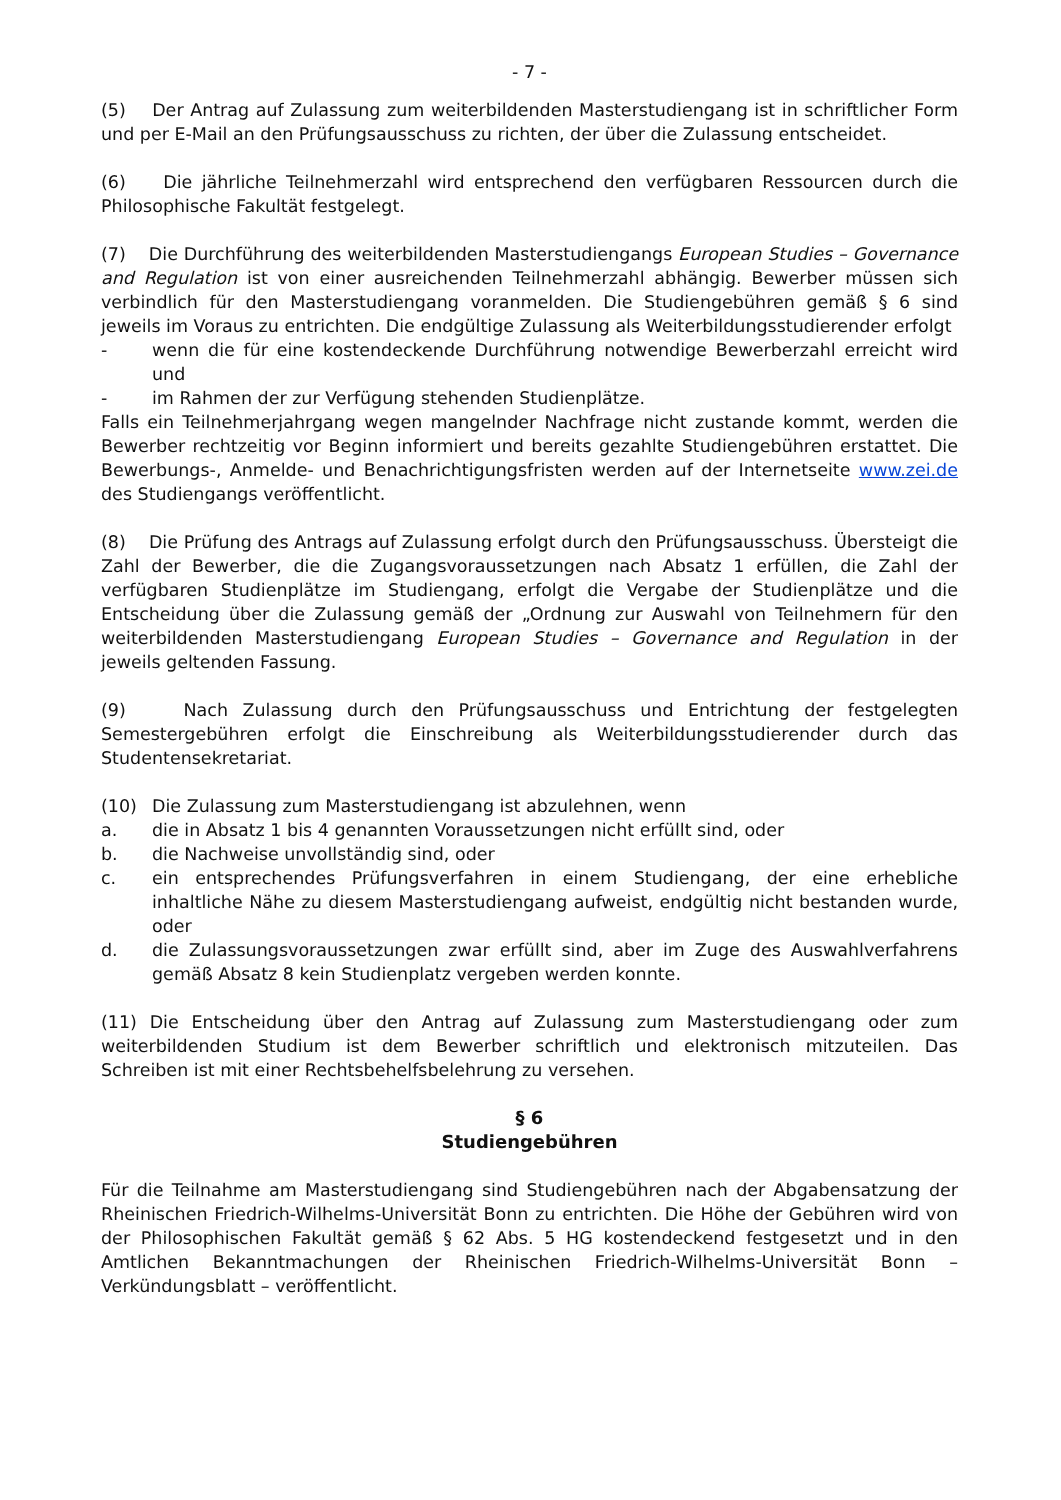- 7 -
(5) Der Antrag auf Zulassung zum weiterbildenden Masterstudiengang ist in schriftlicher Form und per E-Mail an den Prüfungsausschuss zu richten, der über die Zulassung entscheidet.
(6) Die jährliche Teilnehmerzahl wird entsprechend den verfügbaren Ressourcen durch die Philosophische Fakultät festgelegt.
(7) Die Durchführung des weiterbildenden Masterstudiengangs European Studies – Governance and Regulation ist von einer ausreichenden Teilnehmerzahl abhängig. Bewerber müssen sich verbindlich für den Masterstudiengang voranmelden. Die Studiengebühren gemäß § 6 sind jeweils im Voraus zu entrichten. Die endgültige Zulassung als Weiterbildungsstudierender erfolgt
- wenn die für eine kostendeckende Durchführung notwendige Bewerberzahl erreicht wird und
- im Rahmen der zur Verfügung stehenden Studienplätze.
Falls ein Teilnehmerjahrgang wegen mangelnder Nachfrage nicht zustande kommt, werden die Bewerber rechtzeitig vor Beginn informiert und bereits gezahlte Studiengebühren erstattet. Die Bewerbungs-, Anmelde- und Benachrichtigungsfristen werden auf der Internetseite www.zei.de des Studiengangs veröffentlicht.
(8) Die Prüfung des Antrags auf Zulassung erfolgt durch den Prüfungsausschuss. Übersteigt die Zahl der Bewerber, die die Zugangsvoraussetzungen nach Absatz 1 erfüllen, die Zahl der verfügbaren Studienplätze im Studiengang, erfolgt die Vergabe der Studienplätze und die Entscheidung über die Zulassung gemäß der „Ordnung zur Auswahl von Teilnehmern für den weiterbildenden Masterstudiengang European Studies – Governance and Regulation in der jeweils geltenden Fassung.
(9) Nach Zulassung durch den Prüfungsausschuss und Entrichtung der festgelegten Semestergebühren erfolgt die Einschreibung als Weiterbildungsstudierender durch das Studentensekretariat.
(10) Die Zulassung zum Masterstudiengang ist abzulehnen, wenn
a. die in Absatz 1 bis 4 genannten Voraussetzungen nicht erfüllt sind, oder
b. die Nachweise unvollständig sind, oder
c. ein entsprechendes Prüfungsverfahren in einem Studiengang, der eine erhebliche inhaltliche Nähe zu diesem Masterstudiengang aufweist, endgültig nicht bestanden wurde, oder
d. die Zulassungsvoraussetzungen zwar erfüllt sind, aber im Zuge des Auswahlverfahrens gemäß Absatz 8 kein Studienplatz vergeben werden konnte.
(11) Die Entscheidung über den Antrag auf Zulassung zum Masterstudiengang oder zum weiterbildenden Studium ist dem Bewerber schriftlich und elektronisch mitzuteilen. Das Schreiben ist mit einer Rechtsbehelfsbelehrung zu versehen.
§ 6
Studiengebühren
Für die Teilnahme am Masterstudiengang sind Studiengebühren nach der Abgabensatzung der Rheinischen Friedrich-Wilhelms-Universität Bonn zu entrichten. Die Höhe der Gebühren wird von der Philosophischen Fakultät gemäß § 62 Abs. 5 HG kostendeckend festgesetzt und in den Amtlichen Bekanntmachungen der Rheinischen Friedrich-Wilhelms-Universität Bonn – Verkündungsblatt – veröffentlicht.